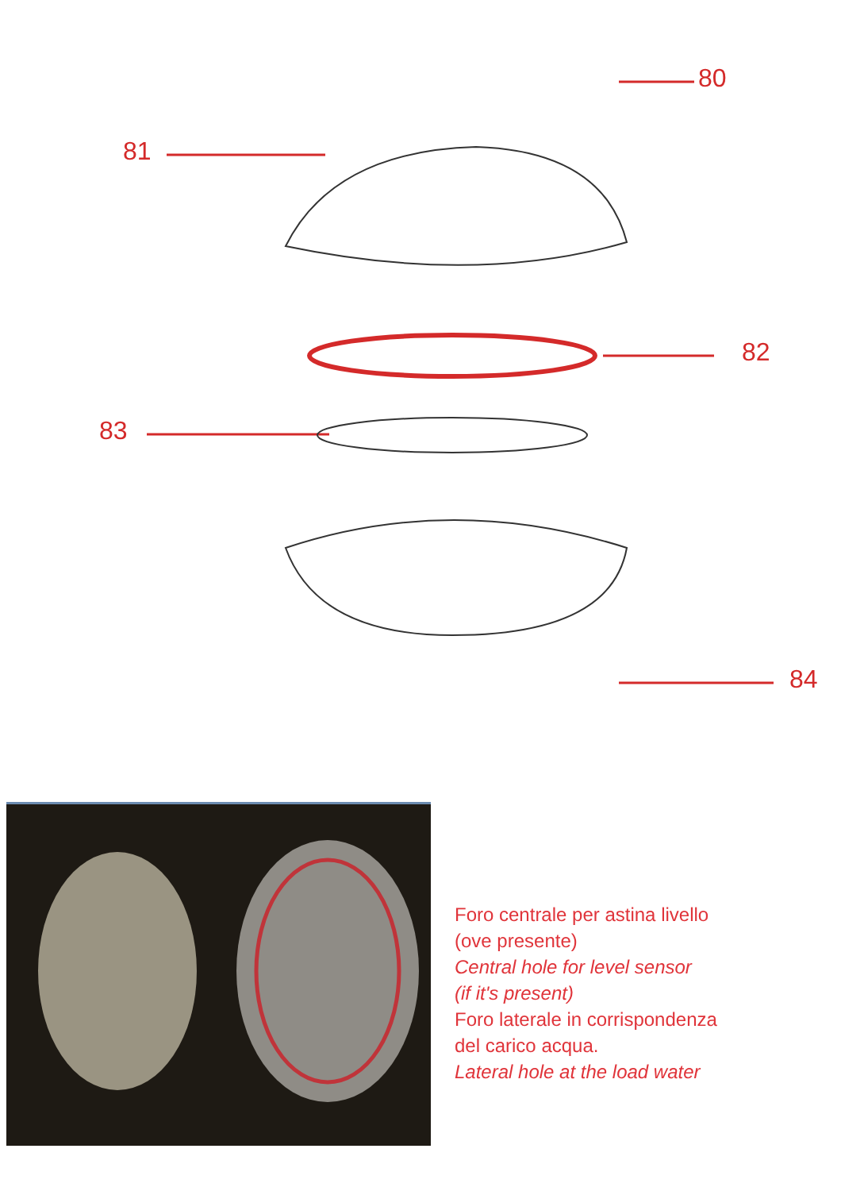80
81
82
83
84
Foro centrale per astina livello
(ove presente)
Central hole for level sensor
(if it's present)
Foro laterale in corrispondenza
del carico acqua.
Lateral hole at the load water